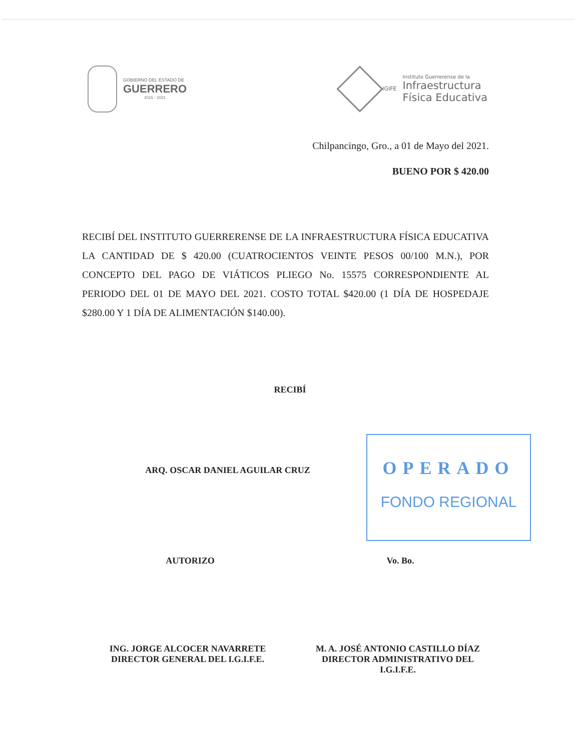GOBIERNO DEL ESTADO DE
GUERRERO
2015 - 2021
IGIFE
Instituto Guerrerense de la
Infraestructura
Física Educativa
Chilpancingo, Gro., a 01 de Mayo del 2021.
BUENO POR $ 420.00
RECIBÍ DEL INSTITUTO GUERRERENSE DE LA INFRAESTRUCTURA FÍSICA EDUCATIVA LA CANTIDAD DE $ 420.00 (CUATROCIENTOS VEINTE PESOS 00/100 M.N.), POR CONCEPTO DEL PAGO DE VIÁTICOS PLIEGO No. 15575 CORRESPONDIENTE AL PERIODO DEL 01 DE MAYO DEL 2021. COSTO TOTAL $420.00 (1 DÍA DE HOSPEDAJE $280.00 Y 1 DÍA DE ALIMENTACIÓN $140.00).
RECIBÍ
ARQ. OSCAR DANIEL AGUILAR CRUZ
OPERADO
FONDO REGIONAL
AUTORIZO Vo. Bo.
ING. JORGE ALCOCER NAVARRETE
DIRECTOR GENERAL DEL I.G.I.F.E.
M. A. JOSÉ ANTONIO CASTILLO DÍAZ
DIRECTOR ADMINISTRATIVO DEL
I.G.I.F.E.